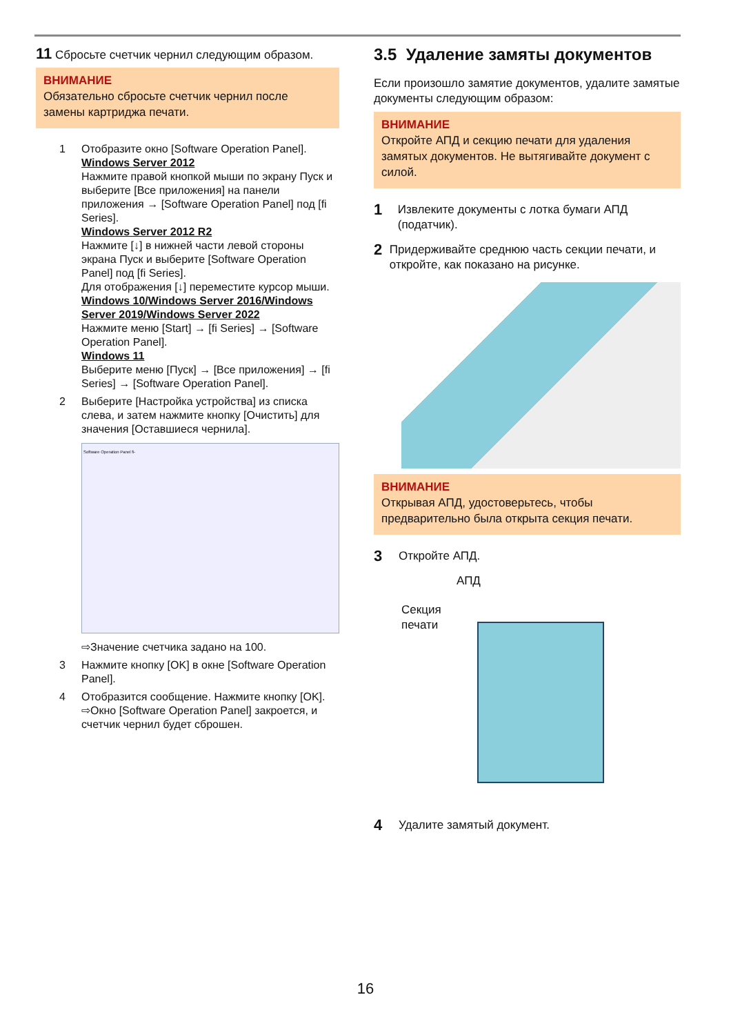11 Сбросьте счетчик чернил следующим образом.
ВНИМАНИЕ
Обязательно сбросьте счетчик чернил после замены картриджа печати.
1 Отобразите окно [Software Operation Panel].
Windows Server 2012
Нажмите правой кнопкой мыши по экрану Пуск и выберите [Все приложения] на панели приложения → [Software Operation Panel] под [fi Series].
Windows Server 2012 R2
Нажмите [↓] в нижней части левой стороны экрана Пуск и выберите [Software Operation Panel] под [fi Series].
Для отображения [↓] переместите курсор мыши.
Windows 10/Windows Server 2016/Windows Server 2019/Windows Server 2022
Нажмите меню [Start] → [fi Series] → [Software Operation Panel].
Windows 11
Выберите меню [Пуск] → [Все приложения] → [fi Series] → [Software Operation Panel].
2 Выберите [Настройка устройства] из списка слева, и затем нажмите кнопку [Очистить] для значения [Оставшиеся чернила].
Software Operation Panel fi-
⇨Значение счетчика задано на 100.
3 Нажмите кнопку [OK] в окне [Software Operation Panel].
4 Отобразится сообщение. Нажмите кнопку [OK].
⇨Окно [Software Operation Panel] закроется, и счетчик чернил будет сброшен.
3.5 Удаление замяты документов
Если произошло замятие документов, удалите замятые документы следующим образом:
ВНИМАНИЕ
Откройте АПД и секцию печати для удаления замятых документов. Не вытягивайте документ с силой.
1
Извлеките документы с лотка бумаги АПД (податчик).
2
Придерживайте среднюю часть секции печати, и откройте, как показано на рисунке.
ВНИМАНИЕ
Открывая АПД, удостоверьтесь, чтобы предварительно была открыта секция печати.
3
Откройте АПД.
АПД
Секция
печати
4
Удалите замятый документ.
16